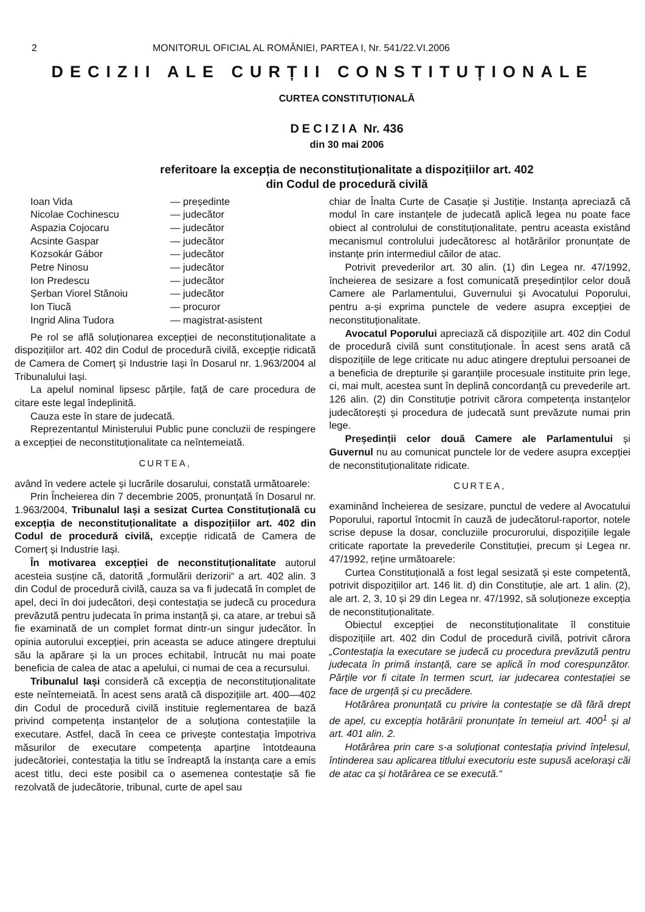2 MONITORUL OFICIAL AL ROMÂNIEI, PARTEA I, Nr. 541/22.VI.2006
DECIZII ALE CURȚII CONSTITUȚIONALE
CURTEA CONSTITUȚIONALĂ
DECIZIA Nr. 436
din 30 mai 2006
referitoare la excepția de neconstituționalitate a dispozițiilor art. 402
din Codul de procedură civilă
Ioan Vida — președinte
Nicolae Cochinescu — judecător
Aspazia Cojocaru — judecător
Acsinte Gaspar — judecător
Kozsokár Gábor — judecător
Petre Ninosu — judecător
Ion Predescu — judecător
Șerban Viorel Stănoiu — judecător
Ion Tiucă — procuror
Ingrid Alina Tudora — magistrat-asistent
Pe rol se află soluționarea excepției de neconstituționalitate a dispozițiilor art. 402 din Codul de procedură civilă, excepție ridicată de Camera de Comerț și Industrie Iași în Dosarul nr. 1.963/2004 al Tribunalului Iași.
La apelul nominal lipsesc părțile, față de care procedura de citare este legal îndeplinită.
Cauza este în stare de judecată.
Reprezentantul Ministerului Public pune concluzii de respingere a excepției de neconstituționalitate ca neîntemeiată.
CURTEA,
având în vedere actele și lucrările dosarului, constată următoarele:
Prin Încheierea din 7 decembrie 2005, pronunțată în Dosarul nr. 1.963/2004, Tribunalul Iași a sesizat Curtea Constituțională cu excepția de neconstituționalitate a dispozițiilor art. 402 din Codul de procedură civilă, excepție ridicată de Camera de Comerț și Industrie Iași.
În motivarea excepției de neconstituționalitate autorul acesteia susține că, datorită „formulării derizorii“ a art. 402 alin. 3 din Codul de procedură civilă, cauza sa va fi judecată în complet de apel, deci în doi judecători, deși contestația se judecă cu procedura prevăzută pentru judecata în prima instanță și, ca atare, ar trebui să fie examinată de un complet format dintr-un singur judecător. În opinia autorului excepției, prin aceasta se aduce atingere dreptului său la apărare și la un proces echitabil, întrucât nu mai poate beneficia de calea de atac a apelului, ci numai de cea a recursului.
Tribunalul Iași consideră că excepția de neconstituționalitate este neîntemeiată. În acest sens arată că dispozițiile art. 400—402 din Codul de procedură civilă instituie reglementarea de bază privind competența instanțelor de a soluționa contestațiile la executare. Astfel, dacă în ceea ce privește contestația împotriva măsurilor de executare competența aparține întotdeauna judecătoriei, contestația la titlu se îndreaptă la instanța care a emis acest titlu, deci este posibil ca o asemenea contestație să fie rezolvată de judecătorie, tribunal, curte de apel sau
chiar de Înalta Curte de Casație și Justiție. Instanța apreciază că modul în care instanțele de judecată aplică legea nu poate face obiect al controlului de constituționalitate, pentru aceasta existând mecanismul controlului judecătoresc al hotărârilor pronunțate de instanțe prin intermediul căilor de atac.
Potrivit prevederilor art. 30 alin. (1) din Legea nr. 47/1992, încheierea de sesizare a fost comunicată președinților celor două Camere ale Parlamentului, Guvernului și Avocatului Poporului, pentru a-și exprima punctele de vedere asupra excepției de neconstituționalitate.
Avocatul Poporului apreciază că dispozițiile art. 402 din Codul de procedură civilă sunt constituționale. În acest sens arată că dispozițiile de lege criticate nu aduc atingere dreptului persoanei de a beneficia de drepturile și garanțiile procesuale instituite prin lege, ci, mai mult, acestea sunt în deplină concordanță cu prevederile art. 126 alin. (2) din Constituție potrivit cărora competența instanțelor judecătorești și procedura de judecată sunt prevăzute numai prin lege.
Președinții celor două Camere ale Parlamentului și Guvernul nu au comunicat punctele lor de vedere asupra excepției de neconstituționalitate ridicate.
CURTEA,
examinând încheierea de sesizare, punctul de vedere al Avocatului Poporului, raportul întocmit în cauză de judecătorul-raportor, notele scrise depuse la dosar, concluziile procurorului, dispozițiile legale criticate raportate la prevederile Constituției, precum și Legea nr. 47/1992, reține următoarele:
Curtea Constituțională a fost legal sesizată și este competentă, potrivit dispozițiilor art. 146 lit. d) din Constituție, ale art. 1 alin. (2), ale art. 2, 3, 10 și 29 din Legea nr. 47/1992, să soluționeze excepția de neconstituționalitate.
Obiectul excepției de neconstituționalitate îl constituie dispozițiile art. 402 din Codul de procedură civilă, potrivit cărora „Contestația la executare se judecă cu procedura prevăzută pentru judecata în primă instanță, care se aplică în mod corespunzător. Părțile vor fi citate în termen scurt, iar judecarea contestației se face de urgență și cu precădere.
Hotărârea pronunțată cu privire la contestație se dă fără drept de apel, cu excepția hotărârii pronunțate în temeiul art. 400<sup>1</sup> și al art. 401 alin. 2.
Hotărârea prin care s-a soluționat contestația privind înțelesul, întinderea sau aplicarea titlului executoriu este supusă acelorași căi de atac ca și hotărârea ce se execută.“